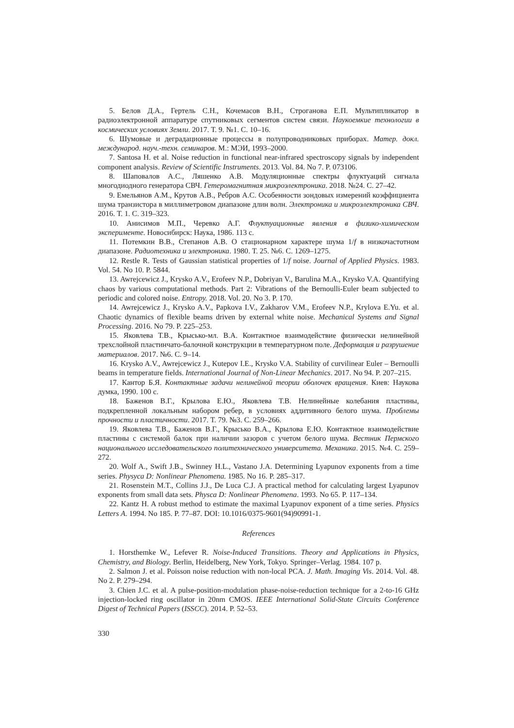5. Белов Д.А., Гертель С.Н., Кочемасов В.Н., Строганова Е.П. Мультипликатор в радиоэлектронной аппаратуре спутниковых сегментов систем связи. Наукоемкие технологии в космических условиях Земли. 2017. Т. 9. №1. С. 10–16.
6. Шумовые и деградационные процессы в полупроводниковых приборах. Матер. докл. международ. науч.-техн. семинаров. М.: МЭИ, 1993–2000.
7. Santosa H. et al. Noise reduction in functional near-infrared spectroscopy signals by independent component analysis. Review of Scientific Instruments. 2013. Vol. 84. No 7. P. 073106.
8. Шаповалов А.С., Ляшенко А.В. Модуляционные спектры флуктуаций сигнала многодиодного генератора СВЧ. Гетеромагнитная микроэлектроника. 2018. №24. С. 27–42.
9. Емельянов А.М., Крутов А.В., Ребров А.С. Особенности зондовых измерений коэффициента шума транзистора в миллиметровом диапазоне длин волн. Электроника и микроэлектроника СВЧ. 2016. Т. 1. С. 319–323.
10. Анисимов М.П., Черевко А.Г. Флуктуационные явления в физико-химическом эксперименте. Новосибирск: Наука, 1986. 113 с.
11. Потемкин В.В., Степанов А.В. О стационарном характере шума 1/f в низкочастотном диапазоне. Радиотехника и электроника. 1980. Т. 25. №6. С. 1269–1275.
12. Restle R. Tests of Gaussian statistical properties of 1/f noise. Journal of Applied Physics. 1983. Vol. 54. No 10. P. 5844.
13. Awrejcewicz J., Krysko A.V., Erofeev N.P., Dobriyan V., Barulina M.A., Krysko V.A. Quantifying chaos by various computational methods. Part 2: Vibrations of the Bernoulli-Euler beam subjected to periodic and colored noise. Entropy. 2018. Vol. 20. No 3. P. 170.
14. Awrejcewicz J., Krysko A.V., Papkova I.V., Zakharov V.M., Erofeev N.P., Krylova E.Yu. et al. Chaotic dynamics of flexible beams driven by external white noise. Mechanical Systems and Signal Processing. 2016. No 79. P. 225–253.
15. Яковлева Т.В., Крысько-мл. В.А. Контактное взаимодействие физически нелинейной трехслойной пластинчато-балочной конструкции в температурном поле. Деформация и разрушение материалов. 2017. №6. С. 9–14.
16. Krysko A.V., Awrejcewicz J., Kutepov I.E., Krysko V.A. Stability of curvilinear Euler – Bernoulli beams in temperature fields. International Journal of Non-Linear Mechanics. 2017. No 94. P. 207–215.
17. Кантор Б.Я. Контактные задачи нелинейной теории оболочек вращения. Киев: Наукова думка, 1990. 100 с.
18. Баженов В.Г., Крылова Е.Ю., Яковлева Т.В. Нелинейные колебания пластины, подкрепленной локальным набором ребер, в условиях аддитивного белого шума. Проблемы прочности и пластичности. 2017. Т. 79. №3. С. 259–266.
19. Яковлева Т.В., Баженов В.Г., Крысько В.А., Крылова Е.Ю. Контактное взаимодействие пластины с системой балок при наличии зазоров с учетом белого шума. Вестник Пермского национального исследовательского политехнического университета. Механика. 2015. №4. С. 259–272.
20. Wolf A., Swift J.B., Swinney H.L., Vastano J.A. Determining Lyapunov exponents from a time series. Physyca D: Nonlinear Phenomena. 1985. No 16. P. 285–317.
21. Rosenstein M.T., Collins J.J., De Luca C.J. A practical method for calculating largest Lyapunov exponents from small data sets. Physca D: Nonlinear Phenomena. 1993. No 65. P. 117–134.
22. Kantz H. A robust method to estimate the maximal Lyapunov exponent of a time series. Physics Letters A. 1994. No 185. P. 77–87. DOI: 10.1016/0375-9601(94)90991-1.
References
1. Horsthemke W., Lefever R. Noise-Induced Transitions. Theory and Applications in Physics, Chemistry, and Biology. Berlin, Heidelberg, New York, Tokyo. Springer–Verlag. 1984. 107 p.
2. Salmon J. et al. Poisson noise reduction with non-local PCA. J. Math. Imaging Vis. 2014. Vol. 48. No 2. P. 279–294.
3. Chien J.C. et al. A pulse-position-modulation phase-noise-reduction technique for a 2-to-16 GHz injection-locked ring oscillator in 20nm CMOS. IEEE International Solid-State Circuits Conference Digest of Technical Papers (ISSCC). 2014. P. 52–53.
330